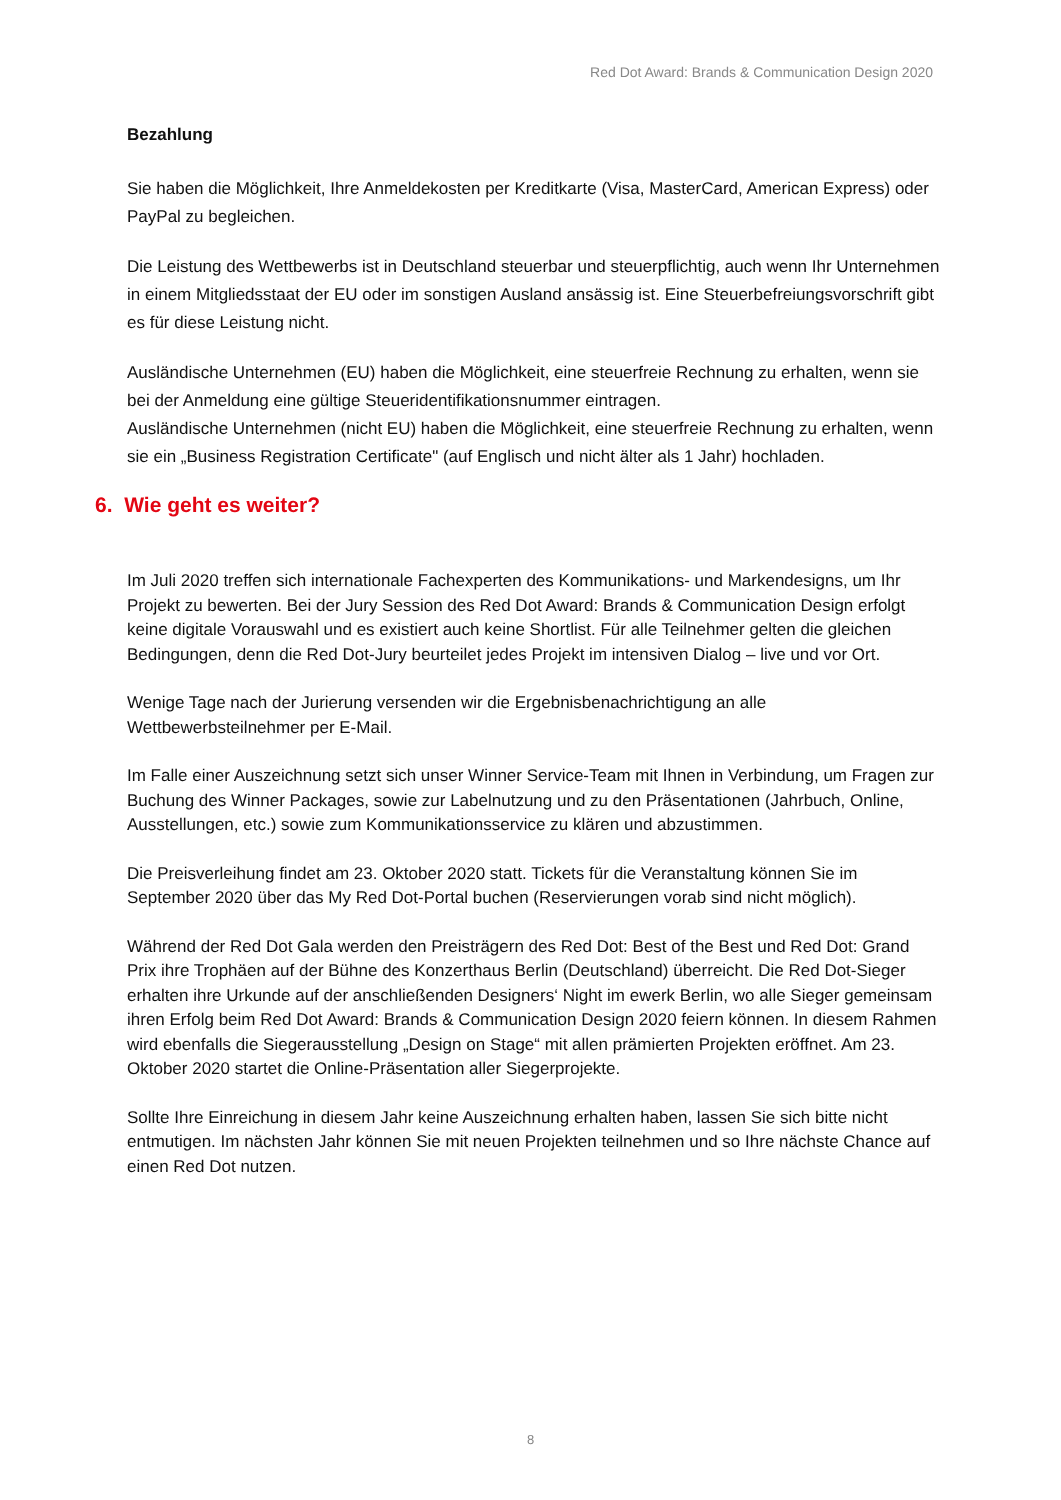Red Dot Award: Brands & Communication Design 2020
Bezahlung
Sie haben die Möglichkeit, Ihre Anmeldekosten per Kreditkarte (Visa, MasterCard, American Express) oder PayPal zu begleichen.
Die Leistung des Wettbewerbs ist in Deutschland steuerbar und steuerpflichtig, auch wenn Ihr Unternehmen in einem Mitgliedsstaat der EU oder im sonstigen Ausland ansässig ist. Eine Steuerbefreiungsvorschrift gibt es für diese Leistung nicht.
Ausländische Unternehmen (EU) haben die Möglichkeit, eine steuerfreie Rechnung zu erhalten, wenn sie bei der Anmeldung eine gültige Steueridentifikationsnummer eintragen.
Ausländische Unternehmen (nicht EU) haben die Möglichkeit, eine steuerfreie Rechnung zu erhalten, wenn sie ein „Business Registration Certificate" (auf Englisch und nicht älter als 1 Jahr) hochladen.
6. Wie geht es weiter?
Im Juli 2020 treffen sich internationale Fachexperten des Kommunikations- und Markendesigns, um Ihr Projekt zu bewerten. Bei der Jury Session des Red Dot Award: Brands & Communication Design erfolgt keine digitale Vorauswahl und es existiert auch keine Shortlist. Für alle Teilnehmer gelten die gleichen Bedingungen, denn die Red Dot-Jury beurteilet jedes Projekt im intensiven Dialog – live und vor Ort.
Wenige Tage nach der Jurierung versenden wir die Ergebnisbenachrichtigung an alle Wettbewerbsteilnehmer per E-Mail.
Im Falle einer Auszeichnung setzt sich unser Winner Service-Team mit Ihnen in Verbindung, um Fragen zur Buchung des Winner Packages, sowie zur Labelnutzung und zu den Präsentationen (Jahrbuch, Online, Ausstellungen, etc.) sowie zum Kommunikationsservice zu klären und abzustimmen.
Die Preisverleihung findet am 23. Oktober 2020 statt. Tickets für die Veranstaltung können Sie im September 2020 über das My Red Dot-Portal buchen (Reservierungen vorab sind nicht möglich).
Während der Red Dot Gala werden den Preisträgern des Red Dot: Best of the Best und Red Dot: Grand Prix ihre Trophäen auf der Bühne des Konzerthaus Berlin (Deutschland) überreicht. Die Red Dot-Sieger erhalten ihre Urkunde auf der anschließenden Designers‘ Night im ewerk Berlin, wo alle Sieger gemeinsam ihren Erfolg beim Red Dot Award: Brands & Communication Design 2020 feiern können. In diesem Rahmen wird ebenfalls die Siegerausstellung „Design on Stage“ mit allen prämierten Projekten eröffnet. Am 23. Oktober 2020 startet die Online-Präsentation aller Siegerprojekte.
Sollte Ihre Einreichung in diesem Jahr keine Auszeichnung erhalten haben, lassen Sie sich bitte nicht entmutigen. Im nächsten Jahr können Sie mit neuen Projekten teilnehmen und so Ihre nächste Chance auf einen Red Dot nutzen.
8